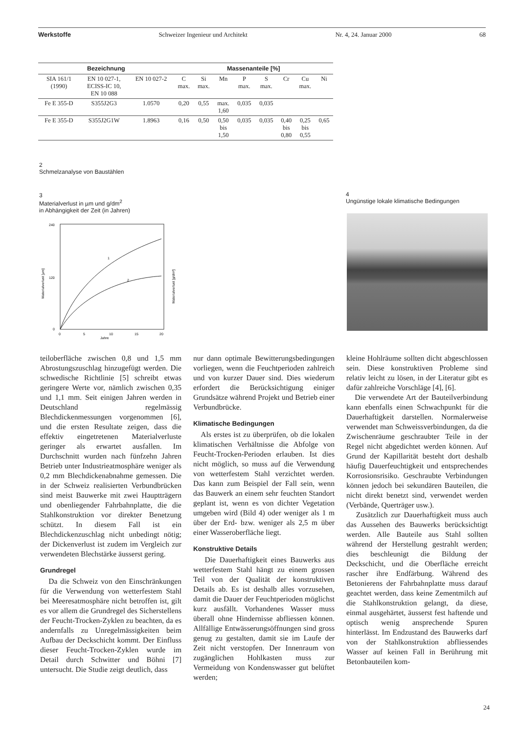Werkstoffe Schweizer Ingenieur und Architekt Nr. 4, 24. Januar 2000 68
| Bezeichnung | | | Massenanteile [%] | | | | | | | |
| --- | --- | --- | --- | --- | --- | --- | --- | --- | --- | --- |
| SIA 161/1 (1990) | EN 10 027-1, ECISS-IC 10, EN 10 088 | EN 10 027-2 | C max. | Si max. | Mn | P max. | S max. | Cr | Cu max. | Ni |
| Fe E 355-D | S355J2G3 | 1.0570 | 0,20 | 0,55 | max. 1,60 | 0,035 | 0,035 | | | |
| Fe E 355-D | S355J2G1W | 1.8963 | 0,16 | 0,50 | 0,50 bis 1,50 | 0,035 | 0,035 | 0,40 bis 0,80 | 0,25 bis 0,55 | 0,65 |
2
Schmelzanalyse von Baustählen
3
Materialverlust in µm und g/dm<sup>2</sup>
in Abhängigkeit der Zeit (in Jahren)
4
Ungünstige lokale klimatische Bedingungen
240
120
0
0
5
10
15
20
Jahre
Materialverlust [µm]
Materialverlust [g/dm²]
1
2
teiloberfläche zwischen 0,8 und 1,5 mm Abrostungszuschlag hinzugefügt werden. Die schwedische Richtlinie [5] schreibt etwas geringere Werte vor, nämlich zwischen 0,35 und 1,1 mm. Seit einigen Jahren werden in Deutschland regelmässig Blechdickenmessungen vorgenommen [6], und die ersten Resultate zeigen, dass die effektiv eingetretenen Materialverluste geringer als erwartet ausfallen. Im Durchschnitt wurden nach fünfzehn Jahren Betrieb unter Industrieatmosphäre weniger als 0,2 mm Blechdickenabnahme gemessen. Die in der Schweiz realisierten Verbundbrücken sind meist Bauwerke mit zwei Hauptträgern und obenliegender Fahrbahnplatte, die die Stahlkonstruktion vor direkter Benetzung schützt. In diesem Fall ist ein Blechdickenzuschlag nicht unbedingt nötig; der Dickenverlust ist zudem im Vergleich zur verwendeten Blechstärke äusserst gering.
Grundregel
Da die Schweiz von den Einschränkungen für die Verwendung von wetterfestem Stahl bei Meeresatmosphäre nicht betroffen ist, gilt es vor allem die Grundregel des Sicherstellens der Feucht-Trocken-Zyklen zu beachten, da es andernfalls zu Unregelmässigkeiten beim Aufbau der Deckschicht kommt. Der Einfluss dieser Feucht-Trocken-Zyklen wurde im Detail durch Schwitter und Böhni [7] untersucht. Die Studie zeigt deutlich, dass
nur dann optimale Bewitterungsbedingungen vorliegen, wenn die Feuchtperioden zahlreich und von kurzer Dauer sind. Dies wiederum erfordert die Berücksichtigung einiger Grundsätze während Projekt und Betrieb einer Verbundbrücke.
Klimatische Bedingungen
Als erstes ist zu überprüfen, ob die lokalen klimatischen Verhältnisse die Abfolge von Feucht-Trocken-Perioden erlauben. Ist dies nicht möglich, so muss auf die Verwendung von wetterfestem Stahl verzichtet werden. Das kann zum Beispiel der Fall sein, wenn das Bauwerk an einem sehr feuchten Standort geplant ist, wenn es von dichter Vegetation umgeben wird (Bild 4) oder weniger als 1 m über der Erd- bzw. weniger als 2,5 m über einer Wasseroberfläche liegt.
Konstruktive Details
Die Dauerhaftigkeit eines Bauwerks aus wetterfestem Stahl hängt zu einem grossen Teil von der Qualität der konstruktiven Details ab. Es ist deshalb alles vorzusehen, damit die Dauer der Feuchtperioden möglichst kurz ausfällt. Vorhandenes Wasser muss überall ohne Hindernisse abfliessen können. Allfällige Entwässerungsöffnungen sind gross genug zu gestalten, damit sie im Laufe der Zeit nicht verstopfen. Der Innenraum von zugänglichen Hohlkasten muss zur Vermeidung von Kondenswasser gut belüftet werden;
kleine Hohlräume sollten dicht abgeschlossen sein. Diese konstruktiven Probleme sind relativ leicht zu lösen, in der Literatur gibt es dafür zahlreiche Vorschläge [4], [6].
Die verwendete Art der Bauteilverbindung kann ebenfalls einen Schwachpunkt für die Dauerhaftigkeit darstellen. Normalerweise verwendet man Schweissverbindungen, da die Zwischenräume geschraubter Teile in der Regel nicht abgedichtet werden können. Auf Grund der Kapillarität besteht dort deshalb häufig Dauerfeuchtigkeit und entsprechendes Korrosionsrisiko. Geschraubte Verbindungen können jedoch bei sekundären Bauteilen, die nicht direkt benetzt sind, verwendet werden (Verbände, Querträger usw.).
Zusätzlich zur Dauerhaftigkeit muss auch das Aussehen des Bauwerks berücksichtigt werden. Alle Bauteile aus Stahl sollten während der Herstellung gestrahlt werden; dies beschleunigt die Bildung der Deckschicht, und die Oberfläche erreicht rascher ihre Endfärbung. Während des Betonierens der Fahrbahnplatte muss darauf geachtet werden, dass keine Zementmilch auf die Stahlkonstruktion gelangt, da diese, einmal ausgehärtet, äusserst fest haftende und optisch wenig ansprechende Spuren hinterlässt. Im Endzustand des Bauwerks darf von der Stahlkonstruktion abfliessendes Wasser auf keinen Fall in Berührung mit Betonbauteilen kom-
24